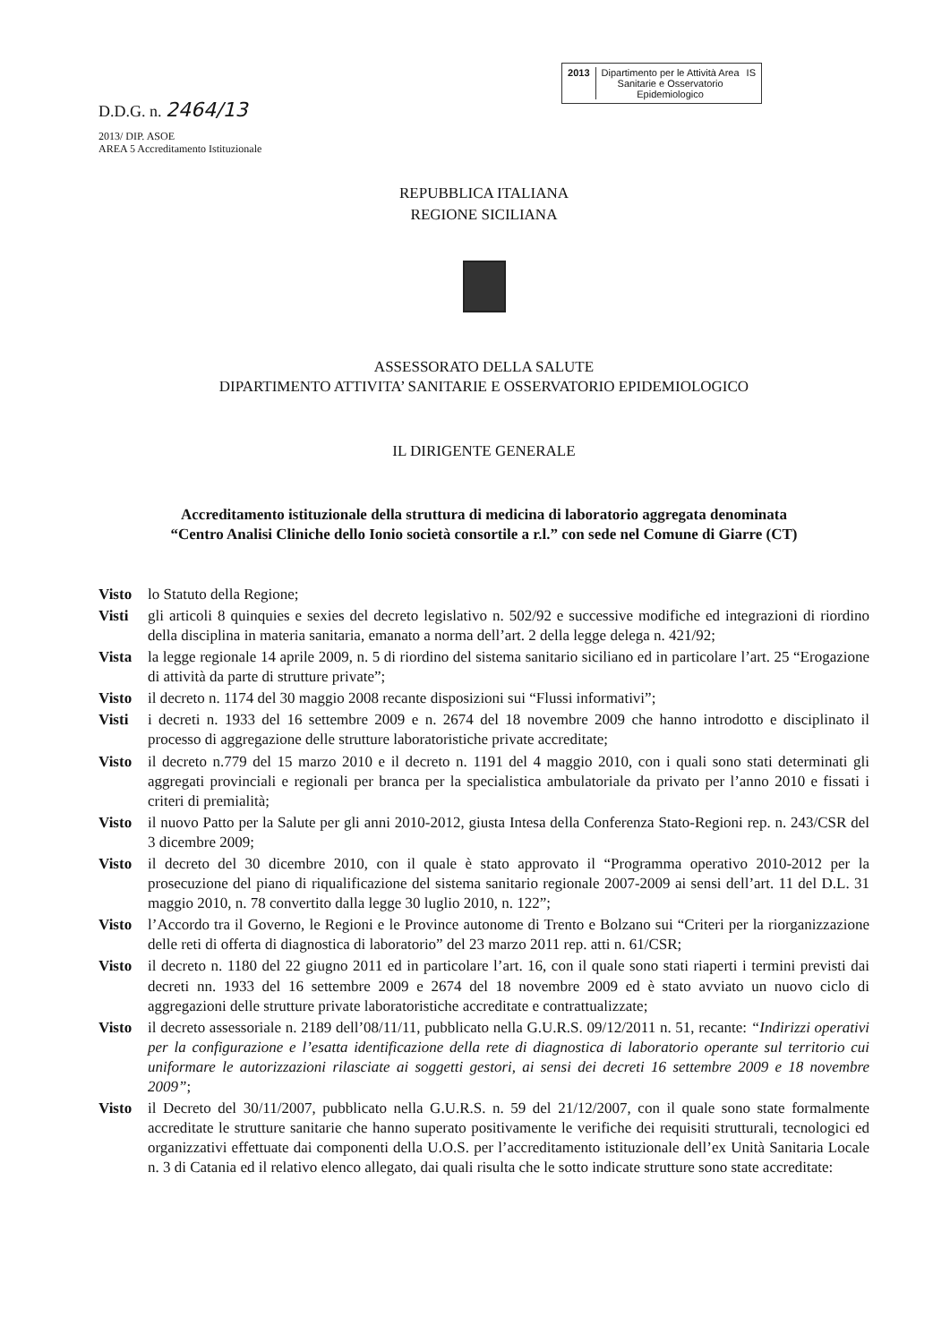D.D.G. n. 2464/13
2013/ DIP. ASOE
AREA 5 Accreditamento Istituzionale
2013 Dipartimento per le Attività Area
Sanitarie e Osservatorio
Epidemiologico IS
REPUBBLICA ITALIANA
REGIONE SICILIANA
ASSESSORATO DELLA SALUTE
DIPARTIMENTO ATTIVITA’ SANITARIE E OSSERVATORIO EPIDEMIOLOGICO
IL DIRIGENTE GENERALE
Accreditamento istituzionale della struttura di medicina di laboratorio aggregata denominata
“Centro Analisi Cliniche dello Ionio società consortile a r.l.” con sede nel Comune di Giarre (CT)
Visto lo Statuto della Regione;
Visti gli articoli 8 quinquies e sexies del decreto legislativo n. 502/92 e successive modifiche ed integrazioni di riordino della disciplina in materia sanitaria, emanato a norma dell’art. 2 della legge delega n. 421/92;
Vista la legge regionale 14 aprile 2009, n. 5 di riordino del sistema sanitario siciliano ed in particolare l’art. 25 “Erogazione di attività da parte di strutture private”;
Visto il decreto n. 1174 del 30 maggio 2008 recante disposizioni sui “Flussi informativi”;
Visti i decreti n. 1933 del 16 settembre 2009 e n. 2674 del 18 novembre 2009 che hanno introdotto e disciplinato il processo di aggregazione delle strutture laboratoristiche private accreditate;
Visto il decreto n.779 del 15 marzo 2010 e il decreto n. 1191 del 4 maggio 2010, con i quali sono stati determinati gli aggregati provinciali e regionali per branca per la specialistica ambulatoriale da privato per l’anno 2010 e fissati i criteri di premialità;
Visto il nuovo Patto per la Salute per gli anni 2010-2012, giusta Intesa della Conferenza Stato-Regioni rep. n. 243/CSR del 3 dicembre 2009;
Visto il decreto del 30 dicembre 2010, con il quale è stato approvato il “Programma operativo 2010-2012 per la prosecuzione del piano di riqualificazione del sistema sanitario regionale 2007-2009 ai sensi dell’art. 11 del D.L. 31 maggio 2010, n. 78 convertito dalla legge 30 luglio 2010, n. 122”;
Visto l’Accordo tra il Governo, le Regioni e le Province autonome di Trento e Bolzano sui “Criteri per la riorganizzazione delle reti di offerta di diagnostica di laboratorio” del 23 marzo 2011 rep. atti n. 61/CSR;
Visto il decreto n. 1180 del 22 giugno 2011 ed in particolare l’art. 16, con il quale sono stati riaperti i termini previsti dai decreti nn. 1933 del 16 settembre 2009 e 2674 del 18 novembre 2009 ed è stato avviato un nuovo ciclo di aggregazioni delle strutture private laboratoristiche accreditate e contrattualizzate;
Visto il decreto assessoriale n. 2189 dell’08/11/11, pubblicato nella G.U.R.S. 09/12/2011 n. 51, recante: “Indirizzi operativi per la configurazione e l’esatta identificazione della rete di diagnostica di laboratorio operante sul territorio cui uniformare le autorizzazioni rilasciate ai soggetti gestori, ai sensi dei decreti 16 settembre 2009 e 18 novembre 2009”;
Visto il Decreto del 30/11/2007, pubblicato nella G.U.R.S. n. 59 del 21/12/2007, con il quale sono state formalmente accreditate le strutture sanitarie che hanno superato positivamente le verifiche dei requisiti strutturali, tecnologici ed organizzativi effettuate dai componenti della U.O.S. per l’accreditamento istituzionale dell’ex Unità Sanitaria Locale n. 3 di Catania ed il relativo elenco allegato, dai quali risulta che le sotto indicate strutture sono state accreditate: